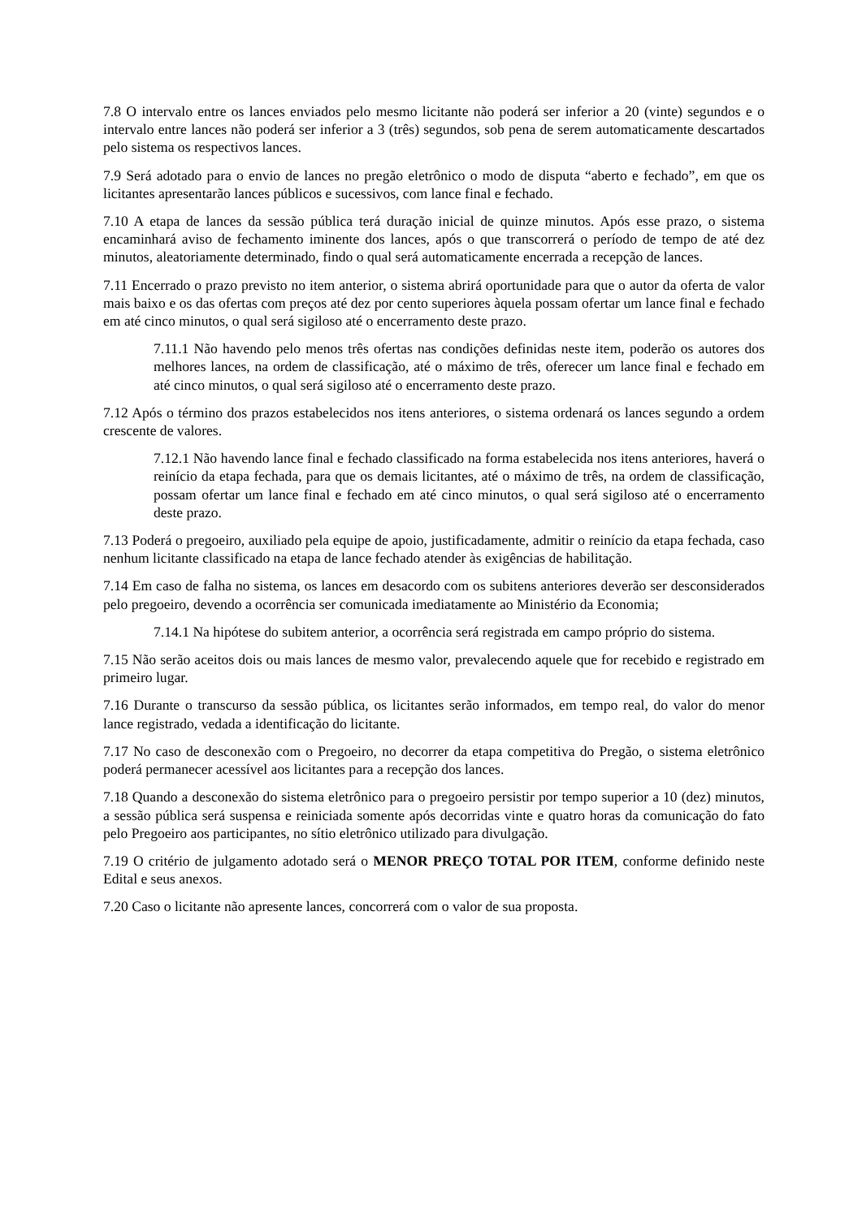7.8 O intervalo entre os lances enviados pelo mesmo licitante não poderá ser inferior a 20 (vinte) segundos e o intervalo entre lances não poderá ser inferior a 3 (três) segundos, sob pena de serem automaticamente descartados pelo sistema os respectivos lances.
7.9 Será adotado para o envio de lances no pregão eletrônico o modo de disputa “aberto e fechado”, em que os licitantes apresentarão lances públicos e sucessivos, com lance final e fechado.
7.10 A etapa de lances da sessão pública terá duração inicial de quinze minutos. Após esse prazo, o sistema encaminhará aviso de fechamento iminente dos lances, após o que transcorrerá o período de tempo de até dez minutos, aleatoriamente determinado, findo o qual será automaticamente encerrada a recepção de lances.
7.11 Encerrado o prazo previsto no item anterior, o sistema abrirá oportunidade para que o autor da oferta de valor mais baixo e os das ofertas com preços até dez por cento superiores àquela possam ofertar um lance final e fechado em até cinco minutos, o qual será sigiloso até o encerramento deste prazo.
7.11.1 Não havendo pelo menos três ofertas nas condições definidas neste item, poderão os autores dos melhores lances, na ordem de classificação, até o máximo de três, oferecer um lance final e fechado em até cinco minutos, o qual será sigiloso até o encerramento deste prazo.
7.12 Após o término dos prazos estabelecidos nos itens anteriores, o sistema ordenará os lances segundo a ordem crescente de valores.
7.12.1 Não havendo lance final e fechado classificado na forma estabelecida nos itens anteriores, haverá o reinício da etapa fechada, para que os demais licitantes, até o máximo de três, na ordem de classificação, possam ofertar um lance final e fechado em até cinco minutos, o qual será sigiloso até o encerramento deste prazo.
7.13 Poderá o pregoeiro, auxiliado pela equipe de apoio, justificadamente, admitir o reinício da etapa fechada, caso nenhum licitante classificado na etapa de lance fechado atender às exigências de habilitação.
7.14 Em caso de falha no sistema, os lances em desacordo com os subitens anteriores deverão ser desconsiderados pelo pregoeiro, devendo a ocorrência ser comunicada imediatamente ao Ministério da Economia;
7.14.1 Na hipótese do subitem anterior, a ocorrência será registrada em campo próprio do sistema.
7.15 Não serão aceitos dois ou mais lances de mesmo valor, prevalecendo aquele que for recebido e registrado em primeiro lugar.
7.16 Durante o transcurso da sessão pública, os licitantes serão informados, em tempo real, do valor do menor lance registrado, vedada a identificação do licitante.
7.17 No caso de desconexão com o Pregoeiro, no decorrer da etapa competitiva do Pregão, o sistema eletrônico poderá permanecer acessível aos licitantes para a recepção dos lances.
7.18 Quando a desconexão do sistema eletrônico para o pregoeiro persistir por tempo superior a 10 (dez) minutos, a sessão pública será suspensa e reiniciada somente após decorridas vinte e quatro horas da comunicação do fato pelo Pregoeiro aos participantes, no sítio eletrônico utilizado para divulgação.
7.19 O critério de julgamento adotado será o MENOR PREÇO TOTAL POR ITEM, conforme definido neste Edital e seus anexos.
7.20 Caso o licitante não apresente lances, concorrerá com o valor de sua proposta.